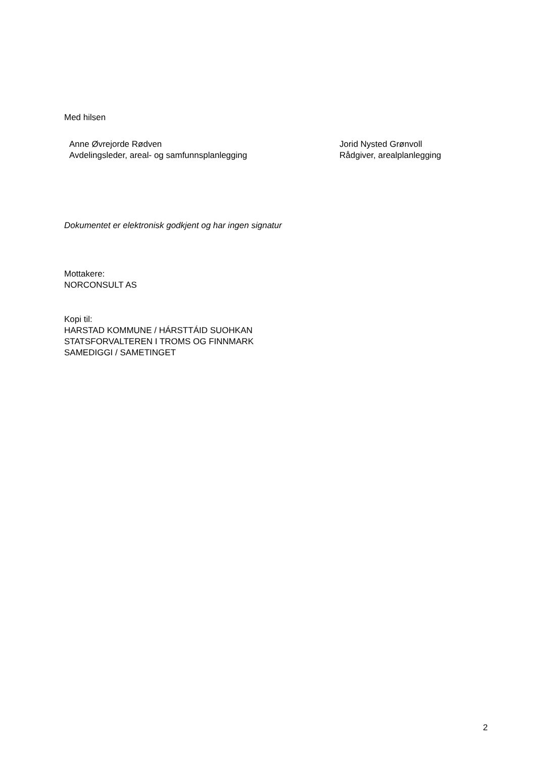Med hilsen
Anne Øvrejorde Rødven
Avdelingsleder, areal- og samfunnsplanlegging
Jorid Nysted Grønvoll
Rådgiver, arealplanlegging
Dokumentet er elektronisk godkjent og har ingen signatur
Mottakere:
NORCONSULT AS
Kopi til:
HARSTAD KOMMUNE / HÁRSTTÁID SUOHKAN
STATSFORVALTEREN I TROMS OG FINNMARK
SAMEDIGGI / SAMETINGET
2